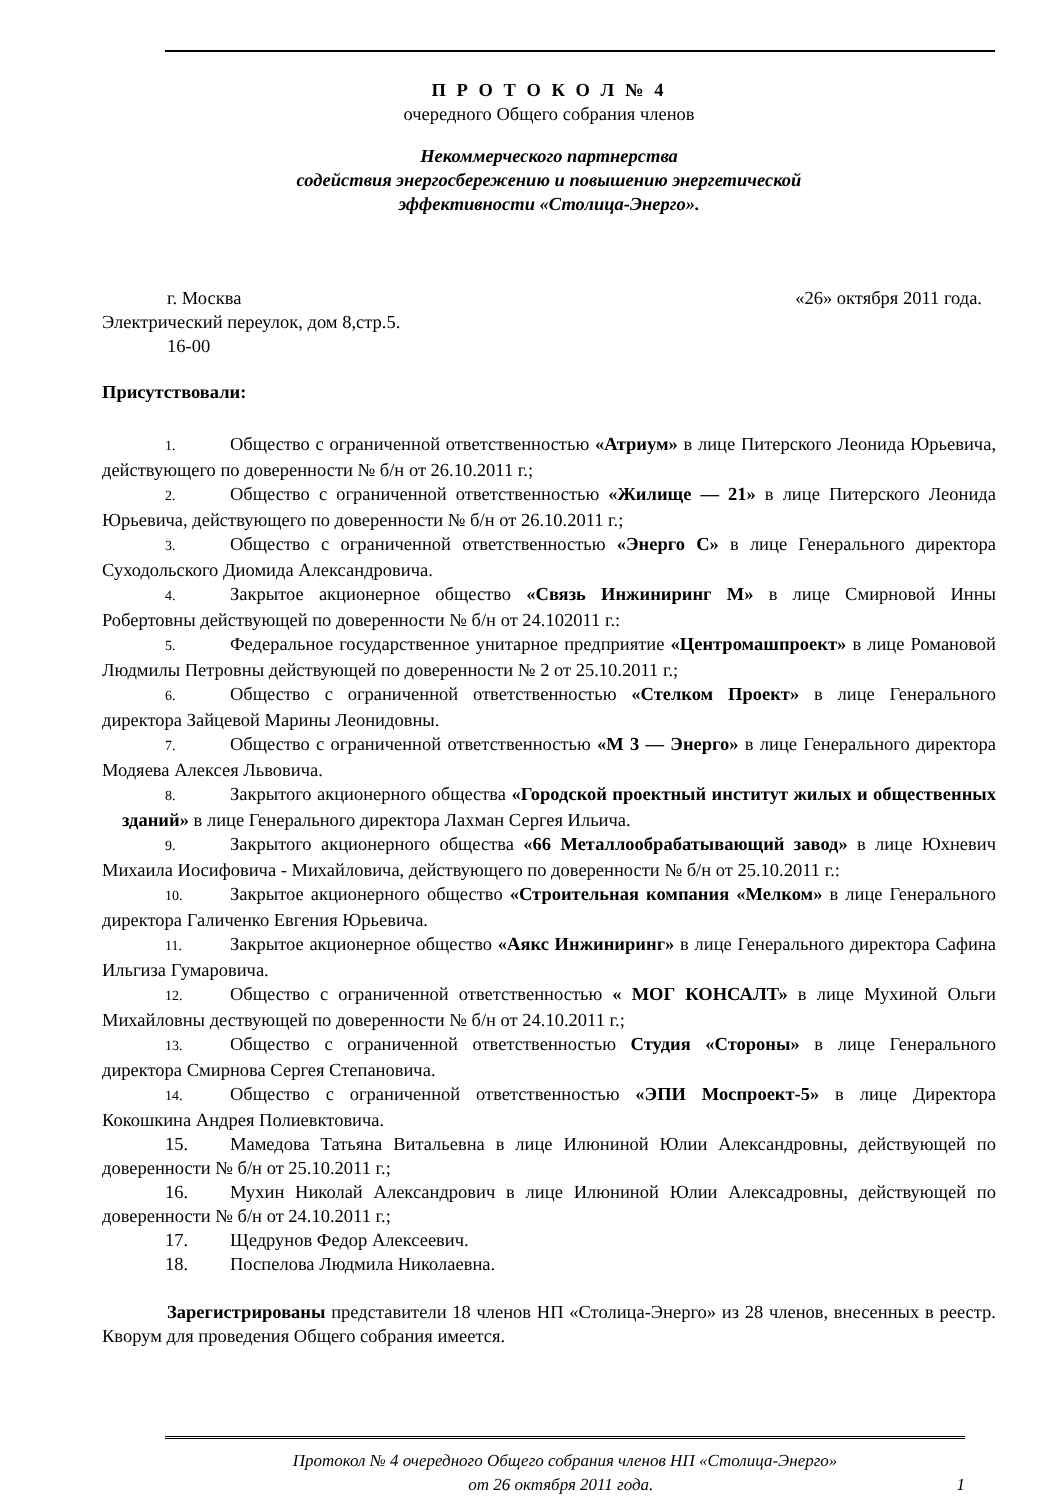П Р О Т О К О Л № 4
очередного Общего собрания членов
Некоммерческого партнерства
содействия энергосбережению и повышению энергетической
эффективности «Столица-Энерго».
г. Москва «26» октября 2011 года.
Электрический переулок, дом 8,стр.5.
16-00
Присутствовали:
1. Общество с ограниченной ответственностью «Атриум» в лице Питерского Леонида Юрьевича, действующего по доверенности № б/н от 26.10.2011 г.;
2. Общество с ограниченной ответственностью «Жилище — 21» в лице Питерского Леонида Юрьевича, действующего по доверенности № б/н от 26.10.2011 г.;
3. Общество с ограниченной ответственностью «Энерго С» в лице Генерального директора Суходольского Диомида Александровича.
4. Закрытое акционерное общество «Связь Инжиниринг М» в лице Смирновой Инны Робертовны действующей по доверенности № б/н от 24.102011 г.:
5. Федеральное государственное унитарное предприятие «Центромашпроект» в лице Романовой Людмилы Петровны действующей по доверенности № 2 от 25.10.2011 г.;
6. Общество с ограниченной ответственностью «Стелком Проект» в лице Генерального директора Зайцевой Марины Леонидовны.
7. Общество с ограниченной ответственностью «М 3 — Энерго» в лице Генерального директора Модяева Алексея Львовича.
8. Закрытого акционерного общества «Городской проектный институт жилых и общественных зданий» в лице Генерального директора Лахман Сергея Ильича.
9. Закрытого акционерного общества «66 Металлообрабатывающий завод» в лице Юхневич Михаила Иосифовича - Михайловича, действующего по доверенности № б/н от 25.10.2011 г.:
10. Закрытое акционерного общество «Строительная компания «Мелком» в лице Генерального директора Галиченко Евгения Юрьевича.
11. Закрытое акционерное общество «Аякс Инжиниринг» в лице Генерального директора Сафина Ильгиза Гумаровича.
12. Общество с ограниченной ответственностью « МОГ КОНСАЛТ» в лице Мухиной Ольги Михайловны дествующей по доверенности № б/н от 24.10.2011 г.;
13. Общество с ограниченной ответственностью Студия «Стороны» в лице Генерального директора Смирнова Сергея Степановича.
14. Общество с ограниченной ответственностью «ЭПИ Моспроект-5» в лице Директора Кокошкина Андрея Полиевктовича.
15. Мамедова Татьяна Витальевна в лице Илюниной Юлии Александровны, действующей по доверенности № б/н от 25.10.2011 г.;
16. Мухин Николай Александрович в лице Илюниной Юлии Алексадровны, действующей по доверенности № б/н от 24.10.2011 г.;
17. Щедрунов Федор Алексеевич.
18. Поспелова Людмила Николаевна.
Зарегистрированы представители 18 членов НП «Столица-Энерго» из 28 членов, внесенных в реестр. Кворум для проведения Общего собрания имеется.
Протокол № 4 очередного Общего собрания членов НП «Столица-Энерго»
от 26 октября 2011 года. 1